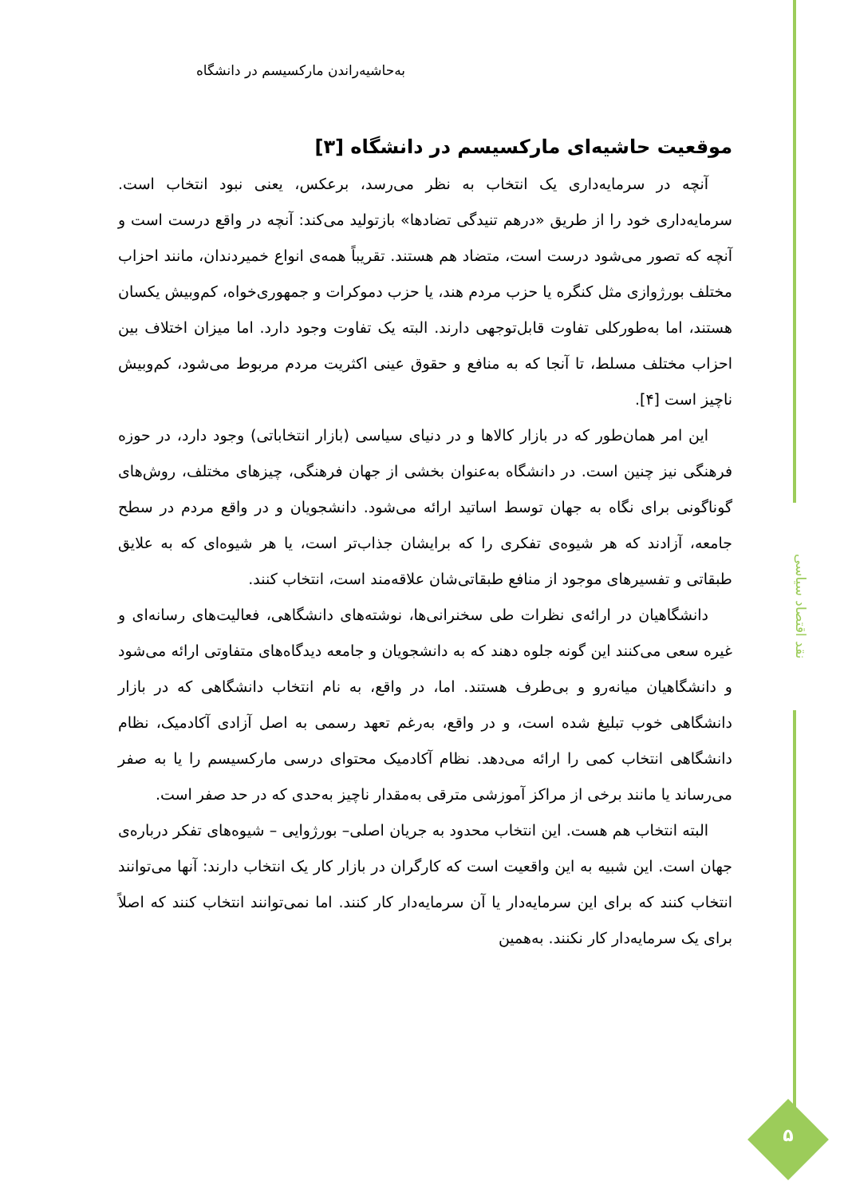نقد اقتصاد سیاسی
۵
به‌حاشیه‌راندن مارکسیسم در دانشگاه
موقعیت حاشیه‌ای مارکسیسم در دانشگاه [۳]
آنچه در سرمایه‌داری یک انتخاب به نظر می‌رسد، برعکس، یعنی نبود انتخاب است. سرمایه‌داری خود را از طریق «درهم تنیدگی تضادها» بازتولید می‌کند: آنچه در واقع درست است و آنچه که تصور می‌شود درست است، متضاد هم هستند. تقریباً همه‌ی انواع خمیردندان، مانند احزاب مختلف بورژوازی مثل کنگره یا حزب مردم هند، یا حزب دموکرات و جمهوری‌خواه، کم‌وبیش یکسان هستند، اما به‌طورکلی تفاوت قابل‌توجهی دارند. البته یک تفاوت وجود دارد. اما میزان اختلاف بین احزاب مختلف مسلط، تا آنجا که به منافع و حقوق عینی اکثریت مردم مربوط می‌شود، کم‌وبیش ناچیز است [۴].
این امر همان‌طور که در بازار کالاها و در دنیای سیاسی (بازار انتخاباتی) وجود دارد، در حوزه فرهنگی نیز چنین است. در دانشگاه به‌عنوان بخشی از جهان فرهنگی، چیزهای مختلف، روش‌های گوناگونی برای نگاه به جهان توسط اساتید ارائه می‌شود. دانشجویان و در واقع مردم در سطح جامعه، آزادند که هر شیوه‌ی تفکری را که برایشان جذاب‌تر است، یا هر شیوه‌ای که به علایق طبقاتی و تفسیرهای موجود از منافع طبقاتی‌شان علاقه‌مند است، انتخاب کنند.
دانشگاهیان در ارائه‌ی نظرات طی سخنرانی‌ها، نوشته‌های دانشگاهی، فعالیت‌های رسانه‌ای و غیره سعی می‌کنند این گونه جلوه دهند که به دانشجویان و جامعه دیدگاه‌های متفاوتی ارائه می‌شود و دانشگاهیان میانه‌رو و بی‌طرف هستند. اما، در واقع، به نام انتخاب دانشگاهی که در بازار دانشگاهی خوب تبلیغ شده است، و در واقع، به‌رغم تعهد رسمی به اصل آزادی آکادمیک، نظام دانشگاهی انتخاب کمی را ارائه می‌دهد. نظام آکادمیک محتوای درسی مارکسیسم را یا به صفر می‌رساند یا مانند برخی از مراکز آموزشی مترقی به‌مقدار ناچیز به‌حدی که در حد صفر است.
البته انتخاب هم هست. این انتخاب محدود به جریان اصلی– بورژوایی – شیوه‌های تفکر درباره‌ی جهان است. این شبیه به این واقعیت است که کارگران در بازار کار یک انتخاب دارند: آنها می‌توانند انتخاب کنند که برای این سرمایه‌دار یا آن سرمایه‌دار کار کنند. اما نمی‌توانند انتخاب کنند که اصلاً برای یک سرمایه‌دار کار نکنند. به‌همین